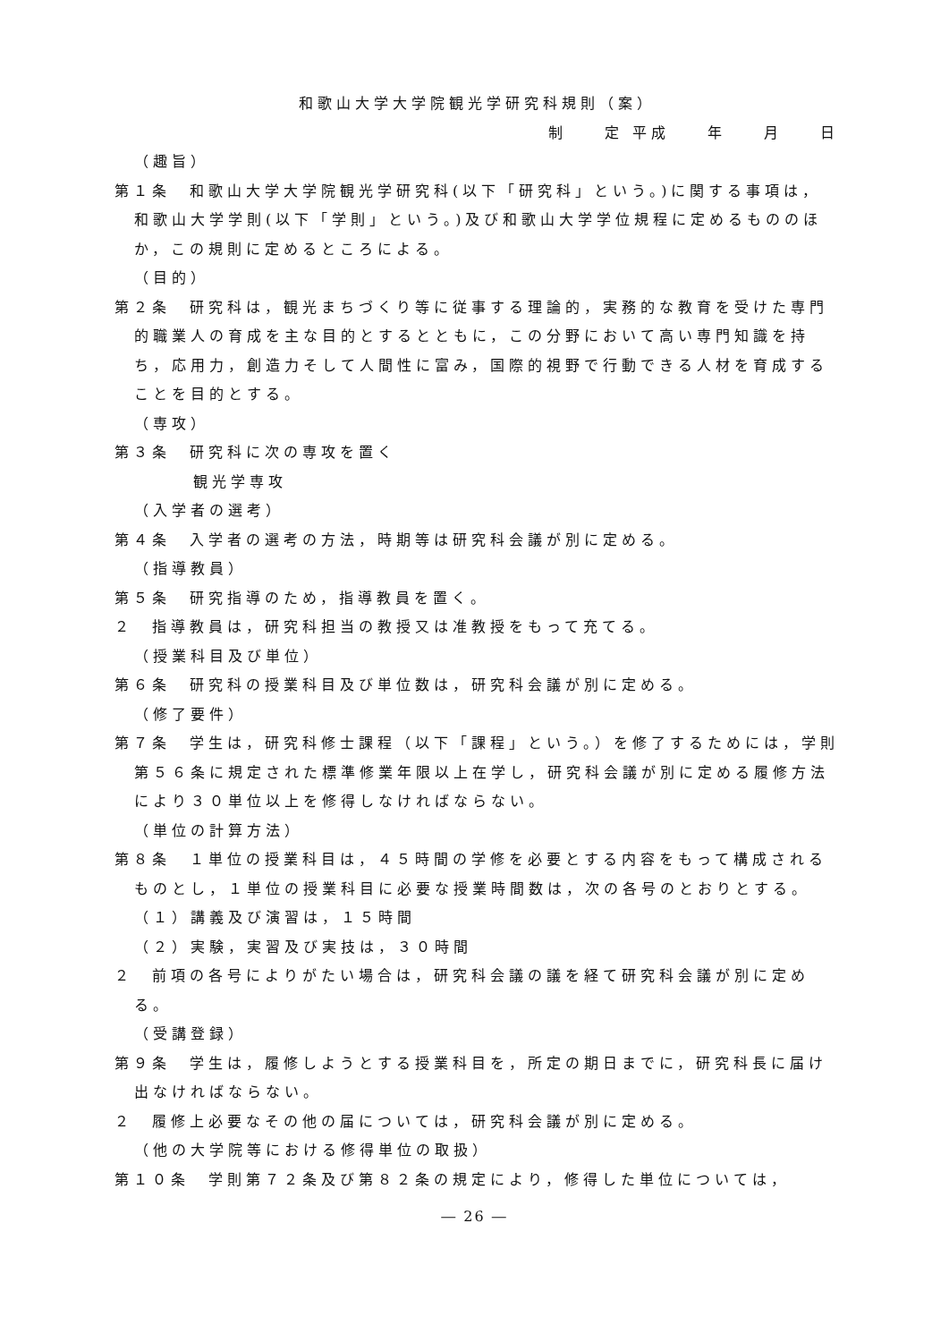和歌山大学大学院観光学研究科規則（案）
制　　定 平成　　年　　月　　日
（趣旨）
第１条　和歌山大学大学院観光学研究科(以下「研究科」という。)に関する事項は，和歌山大学学則(以下「学則」という。)及び和歌山大学学位規程に定めるもののほか，この規則に定めるところによる。
（目的）
第２条　研究科は，観光まちづくり等に従事する理論的，実務的な教育を受けた専門的職業人の育成を主な目的とするとともに，この分野において高い専門知識を持ち，応用力，創造力そして人間性に富み，国際的視野で行動できる人材を育成することを目的とする。
（専攻）
第３条　研究科に次の専攻を置く
観光学専攻
（入学者の選考）
第４条　入学者の選考の方法，時期等は研究科会議が別に定める。
（指導教員）
第５条　研究指導のため，指導教員を置く。
２　指導教員は，研究科担当の教授又は准教授をもって充てる。
（授業科目及び単位）
第６条　研究科の授業科目及び単位数は，研究科会議が別に定める。
（修了要件）
第７条　学生は，研究科修士課程（以下「課程」という。）を修了するためには，学則第５６条に規定された標準修業年限以上在学し，研究科会議が別に定める履修方法により３０単位以上を修得しなければならない。
（単位の計算方法）
第８条　１単位の授業科目は，４５時間の学修を必要とする内容をもって構成されるものとし，１単位の授業科目に必要な授業時間数は，次の各号のとおりとする。
（１）講義及び演習は，１５時間
（２）実験，実習及び実技は，３０時間
２　前項の各号によりがたい場合は，研究科会議の議を経て研究科会議が別に定める。
（受講登録）
第９条　学生は，履修しようとする授業科目を，所定の期日までに，研究科長に届け出なければならない。
２　履修上必要なその他の届については，研究科会議が別に定める。
（他の大学院等における修得単位の取扱）
第１０条　学則第７２条及び第８２条の規定により，修得した単位については，
― 26 ―